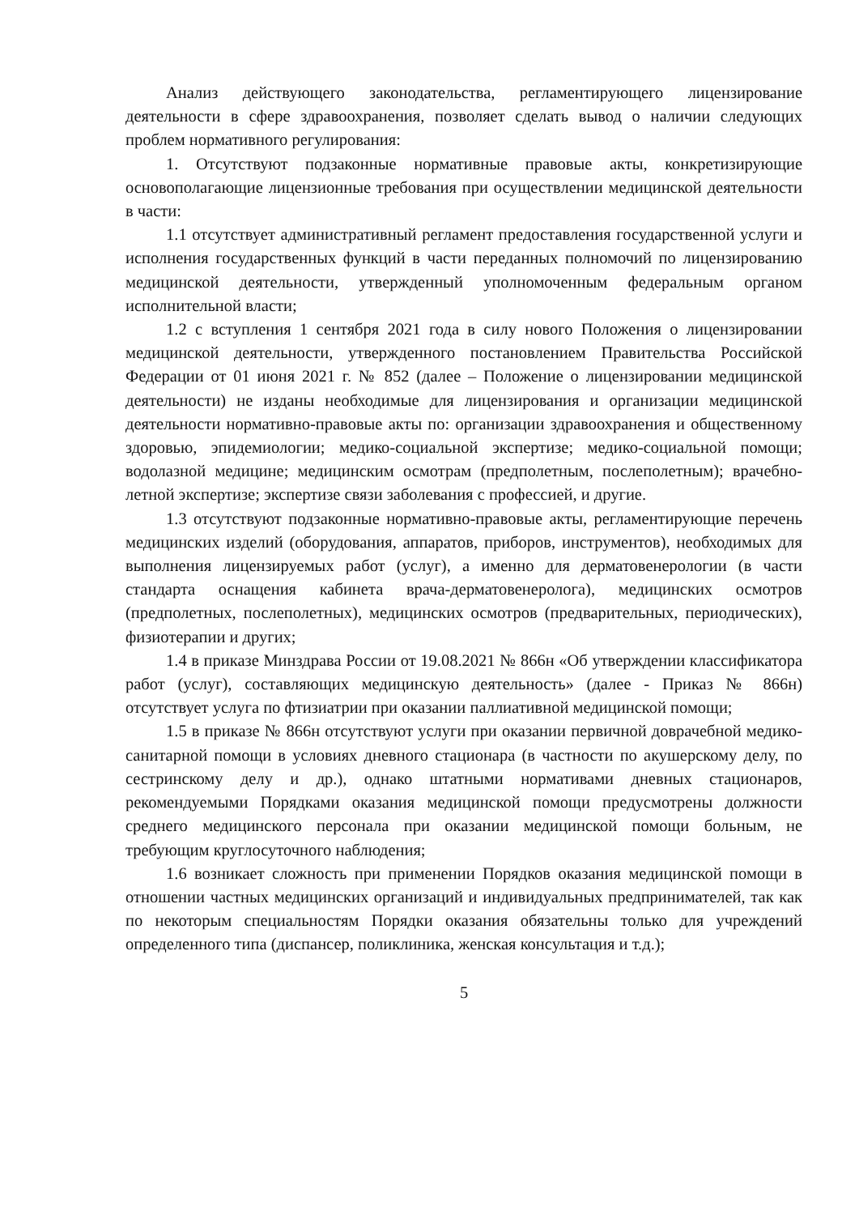Анализ действующего законодательства, регламентирующего лицензирование деятельности в сфере здравоохранения, позволяет сделать вывод о наличии следующих проблем нормативного регулирования:
1. Отсутствуют подзаконные нормативные правовые акты, конкретизирующие основополагающие лицензионные требования при осуществлении медицинской деятельности в части:
1.1 отсутствует административный регламент предоставления государственной услуги и исполнения государственных функций в части переданных полномочий по лицензированию медицинской деятельности, утвержденный уполномоченным федеральным органом исполнительной власти;
1.2 с вступления 1 сентября 2021 года в силу нового Положения о лицензировании медицинской деятельности, утвержденного постановлением Правительства Российской Федерации от 01 июня 2021 г. № 852 (далее – Положение о лицензировании медицинской деятельности) не изданы необходимые для лицензирования и организации медицинской деятельности нормативно-правовые акты по: организации здравоохранения и общественному здоровью, эпидемиологии; медико-социальной экспертизе; медико-социальной помощи; водолазной медицине; медицинским осмотрам (предполетным, послеполетным); врачебно-летной экспертизе; экспертизе связи заболевания с профессией, и другие.
1.3 отсутствуют подзаконные нормативно-правовые акты, регламентирующие перечень медицинских изделий (оборудования, аппаратов, приборов, инструментов), необходимых для выполнения лицензируемых работ (услуг), а именно для дерматовенерологии (в части стандарта оснащения кабинета врача-дерматовенеролога), медицинских осмотров (предполетных, послеполетных), медицинских осмотров (предварительных, периодических), физиотерапии и других;
1.4 в приказе Минздрава России от 19.08.2021 № 866н «Об утверждении классификатора работ (услуг), составляющих медицинскую деятельность» (далее - Приказ № 866н) отсутствует услуга по фтизиатрии при оказании паллиативной медицинской помощи;
1.5 в приказе № 866н отсутствуют услуги при оказании первичной доврачебной медико-санитарной помощи в условиях дневного стационара (в частности по акушерскому делу, по сестринскому делу и др.), однако штатными нормативами дневных стационаров, рекомендуемыми Порядками оказания медицинской помощи предусмотрены должности среднего медицинского персонала при оказании медицинской помощи больным, не требующим круглосуточного наблюдения;
1.6 возникает сложность при применении Порядков оказания медицинской помощи в отношении частных медицинских организаций и индивидуальных предпринимателей, так как по некоторым специальностям Порядки оказания обязательны только для учреждений определенного типа (диспансер, поликлиника, женская консультация и т.д.);
5